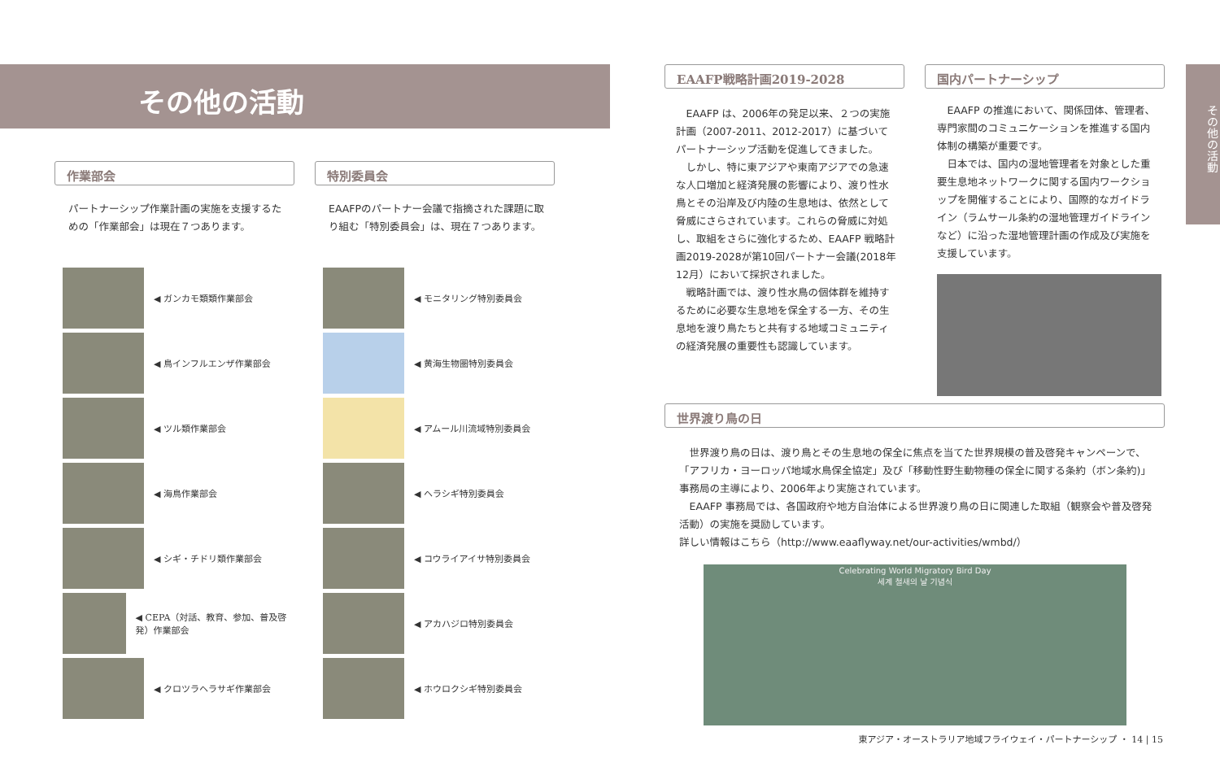その他の活動
作業部会
パートナーシップ作業計画の実施を支援するための「作業部会」は現在７つあります。
◀ ガンカモ類類作業部会
◀ 鳥インフルエンザ作業部会
◀ ツル類作業部会
◀ 海鳥作業部会
◀ シギ・チドリ類作業部会
◀ CEPA（対話、教育、参加、普及啓発）作業部会
◀ クロツラヘラサギ作業部会
特別委員会
EAAFPのパートナー会議で指摘された課題に取り組む「特別委員会」は、現在７つあります。
◀ モニタリング特別委員会
◀ 黄海生物圏特別委員会
◀ アムール川流域特別委員会
◀ ヘラシギ特別委員会
◀ コウライアイサ特別委員会
◀ アカハジロ特別委員会
◀ ホウロクシギ特別委員会
EAAFP戦略計画2019-2028
　EAAFP は、2006年の発足以来、２つの実施計画（2007-2011、2012-2017）に基づいてパートナーシップ活動を促進してきました。
　しかし、特に東アジアや東南アジアでの急速な人口増加と経済発展の影響により、渡り性水鳥とその沿岸及び内陸の生息地は、依然として脅威にさらされています。これらの脅威に対処し、取組をさらに強化するため、EAAFP 戦略計画2019-2028が第10回パートナー会議(2018年12月）において採択されました。
　戦略計画では、渡り性水鳥の個体群を維持するために必要な生息地を保全する一方、その生息地を渡り鳥たちと共有する地域コミュニティの経済発展の重要性も認識しています。
国内パートナーシップ
　EAAFP の推進において、関係団体、管理者、専門家間のコミュニケーションを推進する国内体制の構築が重要です。
　日本では、国内の湿地管理者を対象とした重要生息地ネットワークに関する国内ワークショップを開催することにより、国際的なガイドライン（ラムサール条約の湿地管理ガイドラインなど）に沿った湿地管理計画の作成及び実施を支援しています。
世界渡り鳥の日
　世界渡り鳥の日は、渡り鳥とその生息地の保全に焦点を当てた世界規模の普及啓発キャンペーンで、「アフリカ・ヨーロッパ地域水鳥保全協定」及び「移動性野生動物種の保全に関する条約（ボン条約)」事務局の主導により、2006年より実施されています。
　EAAFP 事務局では、各国政府や地方自治体による世界渡り鳥の日に関連した取組（観察会や普及啓発活動）の実施を奨励しています。
詳しい情報はこちら（http://www.eaaflyway.net/our-activities/wmbd/）
Celebrating World Migratory Bird Day
세계 철새의 날 기념식
その他の活動
東アジア・オーストラリア地域フライウェイ・パートナーシップ ・ 14 | 15